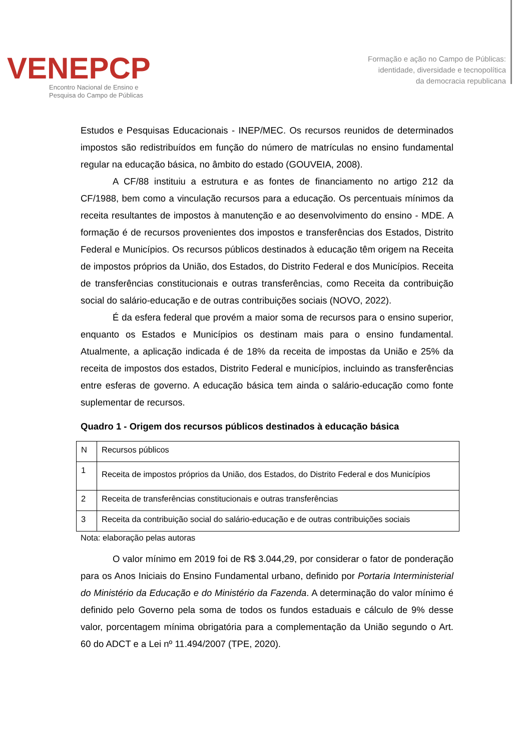VENEPCP
Encontro Nacional de Ensino e
Pesquisa do Campo de Públicas
Formação e ação no Campo de Públicas:
identidade, diversidade e tecnopolítica
da democracia republicana
Estudos e Pesquisas Educacionais - INEP/MEC. Os recursos reunidos de determinados impostos são redistribuídos em função do número de matrículas no ensino fundamental regular na educação básica, no âmbito do estado (GOUVEIA, 2008).
A CF/88 instituiu a estrutura e as fontes de financiamento no artigo 212 da CF/1988, bem como a vinculação recursos para a educação. Os percentuais mínimos da receita resultantes de impostos à manutenção e ao desenvolvimento do ensino - MDE. A formação é de recursos provenientes dos impostos e transferências dos Estados, Distrito Federal e Municípios. Os recursos públicos destinados à educação têm origem na Receita de impostos próprios da União, dos Estados, do Distrito Federal e dos Municípios. Receita de transferências constitucionais e outras transferências, como Receita da contribuição social do salário-educação e de outras contribuições sociais (NOVO, 2022).
É da esfera federal que provém a maior soma de recursos para o ensino superior, enquanto os Estados e Municípios os destinam mais para o ensino fundamental. Atualmente, a aplicação indicada é de 18% da receita de impostas da União e 25% da receita de impostos dos estados, Distrito Federal e municípios, incluindo as transferências entre esferas de governo. A educação básica tem ainda o salário-educação como fonte suplementar de recursos.
Quadro 1 - Origem dos recursos públicos destinados à educação básica
| N | Recursos públicos |
| 1 | Receita de impostos próprios da União, dos Estados, do Distrito Federal e dos Municípios |
| 2 | Receita de transferências constitucionais e outras transferências |
| 3 | Receita da contribuição social do salário-educação e de outras contribuições sociais |
Nota: elaboração pelas autoras
O valor mínimo em 2019 foi de R$ 3.044,29, por considerar o fator de ponderação para os Anos Iniciais do Ensino Fundamental urbano, definido por Portaria Interministerial do Ministério da Educação e do Ministério da Fazenda. A determinação do valor mínimo é definido pelo Governo pela soma de todos os fundos estaduais e cálculo de 9% desse valor, porcentagem mínima obrigatória para a complementação da União segundo o Art. 60 do ADCT e a Lei nº 11.494/2007 (TPE, 2020).